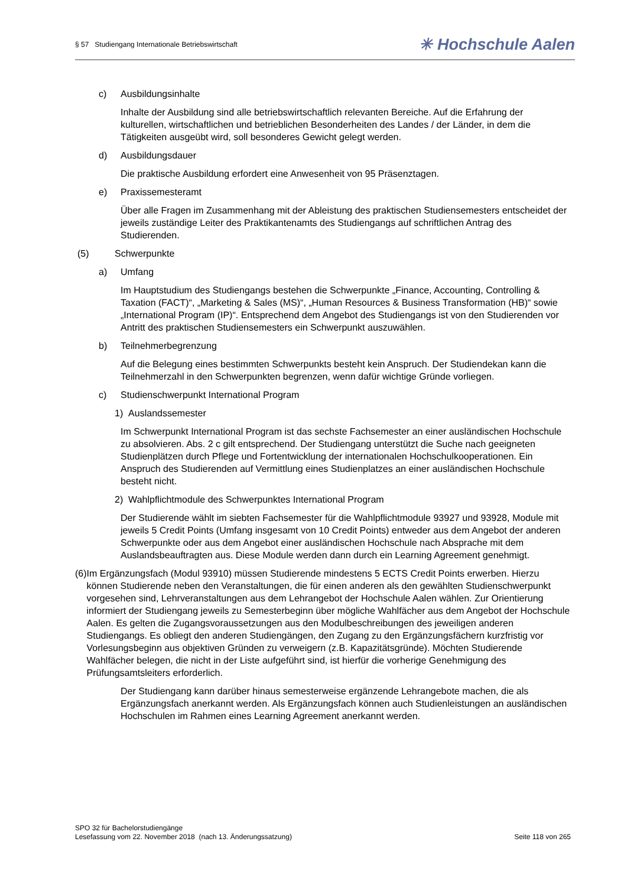§ 57 Studiengang Internationale Betriebswirtschaft ✳ Hochschule Aalen
c) Ausbildungsinhalte
Inhalte der Ausbildung sind alle betriebswirtschaftlich relevanten Bereiche. Auf die Erfahrung der kulturellen, wirtschaftlichen und betrieblichen Besonderheiten des Landes / der Länder, in dem die Tätigkeiten ausgeübt wird, soll besonderes Gewicht gelegt werden.
d) Ausbildungsdauer
Die praktische Ausbildung erfordert eine Anwesenheit von 95 Präsenztagen.
e) Praxissemesteramt
Über alle Fragen im Zusammenhang mit der Ableistung des praktischen Studiensemesters entscheidet der jeweils zuständige Leiter des Praktikantenamts des Studiengangs auf schriftlichen Antrag des Studierenden.
(5) Schwerpunkte
a) Umfang
Im Hauptstudium des Studiengangs bestehen die Schwerpunkte „Finance, Accounting, Controlling & Taxation (FACT)“, „Marketing & Sales (MS)“, „Human Resources & Business Transformation (HB)“ sowie „International Program (IP)“. Entsprechend dem Angebot des Studiengangs ist von den Studierenden vor Antritt des praktischen Studiensemesters ein Schwerpunkt auszuwählen.
b) Teilnehmerbegrenzung
Auf die Belegung eines bestimmten Schwerpunkts besteht kein Anspruch. Der Studiendekan kann die Teilnehmerzahl in den Schwerpunkten begrenzen, wenn dafür wichtige Gründe vorliegen.
c) Studienschwerpunkt International Program
1) Auslandssemester
Im Schwerpunkt International Program ist das sechste Fachsemester an einer ausländischen Hochschule zu absolvieren. Abs. 2 c gilt entsprechend. Der Studiengang unterstützt die Suche nach geeigneten Studienplätzen durch Pflege und Fortentwicklung der internationalen Hochschulkooperationen. Ein Anspruch des Studierenden auf Vermittlung eines Studienplatzes an einer ausländischen Hochschule besteht nicht.
2) Wahlpflichtmodule des Schwerpunktes International Program
Der Studierende wählt im siebten Fachsemester für die Wahlpflichtmodule 93927 und 93928, Module mit jeweils 5 Credit Points (Umfang insgesamt von 10 Credit Points) entweder aus dem Angebot der anderen Schwerpunkte oder aus dem Angebot einer ausländischen Hochschule nach Absprache mit dem Auslandsbeauftragten aus. Diese Module werden dann durch ein Learning Agreement genehmigt.
(6) Im Ergänzungsfach (Modul 93910) müssen Studierende mindestens 5 ECTS Credit Points erwerben. Hierzu können Studierende neben den Veranstaltungen, die für einen anderen als den gewählten Studienschwerpunkt vorgesehen sind, Lehrveranstaltungen aus dem Lehrangebot der Hochschule Aalen wählen. Zur Orientierung informiert der Studiengang jeweils zu Semesterbeginn über mögliche Wahlfächer aus dem Angebot der Hochschule Aalen. Es gelten die Zugangsvoraussetzungen aus den Modulbeschreibungen des jeweiligen anderen Studiengangs. Es obliegt den anderen Studiengängen, den Zugang zu den Ergänzungsfächern kurzfristig vor Vorlesungsbeginn aus objektiven Gründen zu verweigern (z.B. Kapazitätsgründe). Möchten Studierende Wahlfächer belegen, die nicht in der Liste aufgeführt sind, ist hierfür die vorherige Genehmigung des Prüfungsamtsleiters erforderlich.
Der Studiengang kann darüber hinaus semesterweise ergänzende Lehrangebote machen, die als Ergänzungsfach anerkannt werden. Als Ergänzungsfach können auch Studienleistungen an ausländischen Hochschulen im Rahmen eines Learning Agreement anerkannt werden.
SPO 32 für Bachelorstudiengänge
Lesefassung vom 22. November 2018 (nach 13. Änderungssatzung) Seite 118 von 265